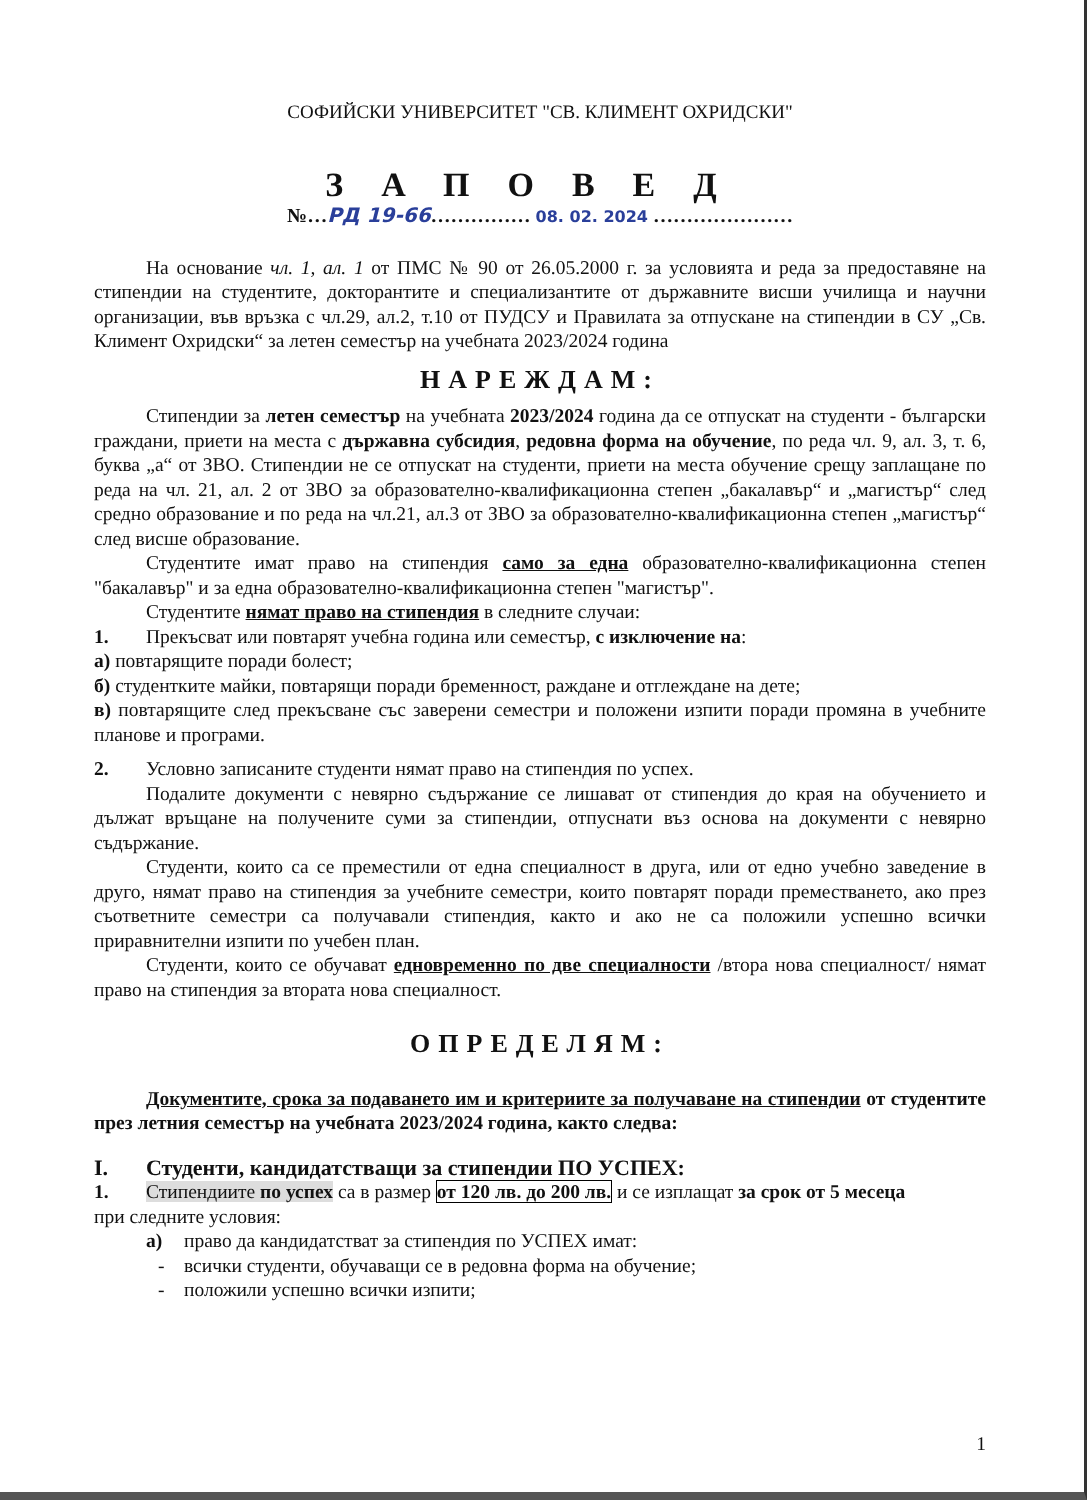СОФИЙСКИ УНИВЕРСИТЕТ "СВ. КЛИМЕНТ ОХРИДСКИ"
ЗАПОВЕД
№…РД 19-66…………… 08. 02. 2024 …………………
На основание чл. 1, ал. 1 от ПМС № 90 от 26.05.2000 г. за условията и реда за предоставяне на стипендии на студентите, докторантите и специализантите от държавните висши училища и научни организации, във връзка с чл.29, ал.2, т.10 от ПУДСУ и Правилата за отпускане на стипендии в СУ „Св. Климент Охридски“ за летен семестър на учебната 2023/2024 година
НАРЕЖДАМ:
Стипендии за летен семестър на учебната 2023/2024 година да се отпускат на студенти - български граждани, приети на места с държавна субсидия, редовна форма на обучение, по реда чл. 9, ал. 3, т. 6, буква „а“ от ЗВО. Стипендии не се отпускат на студенти, приети на места обучение срещу заплащане по реда на чл. 21, ал. 2 от ЗВО за образователно-квалификационна степен „бакалавър“ и „магистър“ след средно образование и по реда на чл.21, ал.3 от ЗВО за образователно-квалификационна степен „магистър“ след висше образование.
Студентите имат право на стипендия само за една образователно-квалификационна степен "бакалавър" и за една образователно-квалификационна степен "магистър".
Студентите нямат право на стипендия в следните случаи:
1. Прекъсват или повтарят учебна година или семестър, с изключение на:
а) повтарящите поради болест;
б) студентките майки, повтарящи поради бременност, раждане и отглеждане на дете;
в) повтарящите след прекъсване със заверени семестри и положени изпити поради промяна в учебните планове и програми.
2. Условно записаните студенти нямат право на стипендия по успех.
Подалите документи с невярно съдържание се лишават от стипендия до края на обучението и дължат връщане на получените суми за стипендии, отпуснати въз основа на документи с невярно съдържание.
Студенти, които са се преместили от една специалност в друга, или от едно учебно заведение в друго, нямат право на стипендия за учебните семестри, които повтарят поради преместването, ако през съответните семестри са получавали стипендия, както и ако не са положили успешно всички приравнителни изпити по учебен план.
Студенти, които се обучават едновременно по две специалности /втора нова специалност/ нямат право на стипендия за втората нова специалност.
ОПРЕДЕЛЯМ:
Документите, срока за подаването им и критериите за получаване на стипендии от студентите през летния семестър на учебната 2023/2024 година, както следва:
I. Студенти, кандидатстващи за стипендии ПО УСПЕХ:
1. Стипендиите по успех са в размер от 120 лв. до 200 лв. и се изплащат за срок от 5 месеца
при следните условия:
а) право да кандидатстват за стипендия по УСПЕХ имат:
- всички студенти, обучаващи се в редовна форма на обучение;
- положили успешно всички изпити;
1